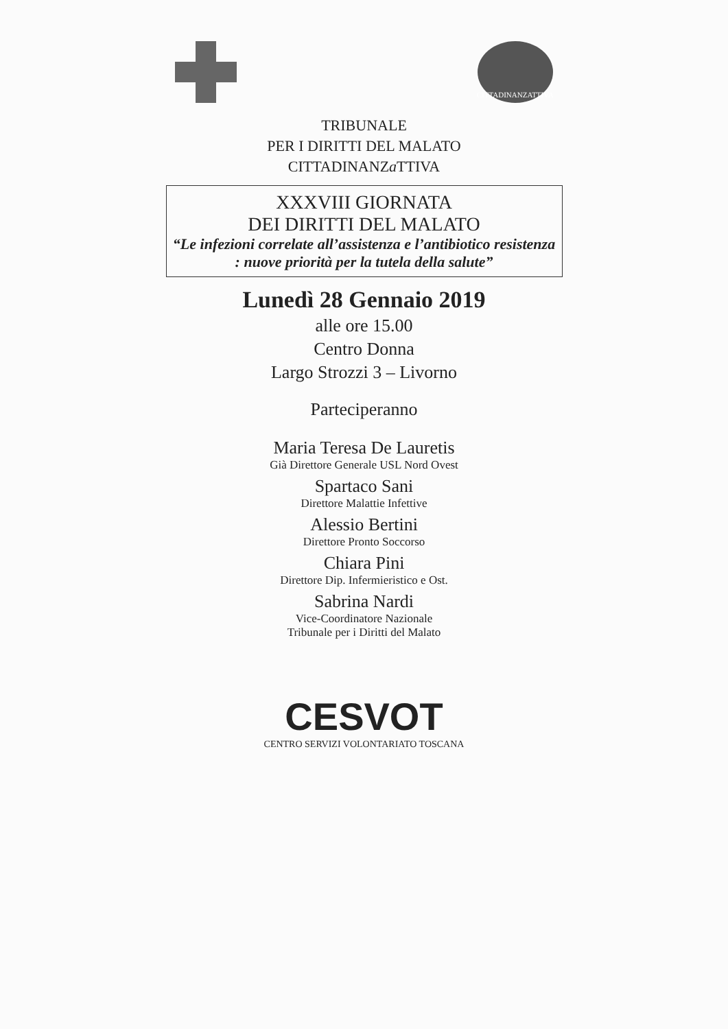CITTADINANZATTIVA
TRIBUNALE
PER I DIRITTI DEL MALATO
CITTADINANZa TTIVA
XXXVIII GIORNATA
DEI DIRITTI DEL MALATO
“Le infezioni correlate all’assistenza e l’antibiotico resistenza : nuove priorità per la tutela della salute”
Lunedì 28 Gennaio 2019
alle ore 15.00
Centro Donna
Largo Strozzi 3 – Livorno
Parteciperanno
Maria Teresa De Lauretis
Già Direttore Generale USL Nord Ovest
Spartaco Sani
Direttore Malattie Infettive
Alessio Bertini
Direttore Pronto Soccorso
Chiara Pini
Direttore Dip. Infermieristico e Ost.
Sabrina Nardi
Vice-Coordinatore Nazionale
Tribunale per i Diritti del Malato
CESVOT
CENTRO SERVIZI VOLONTARIATO TOSCANA